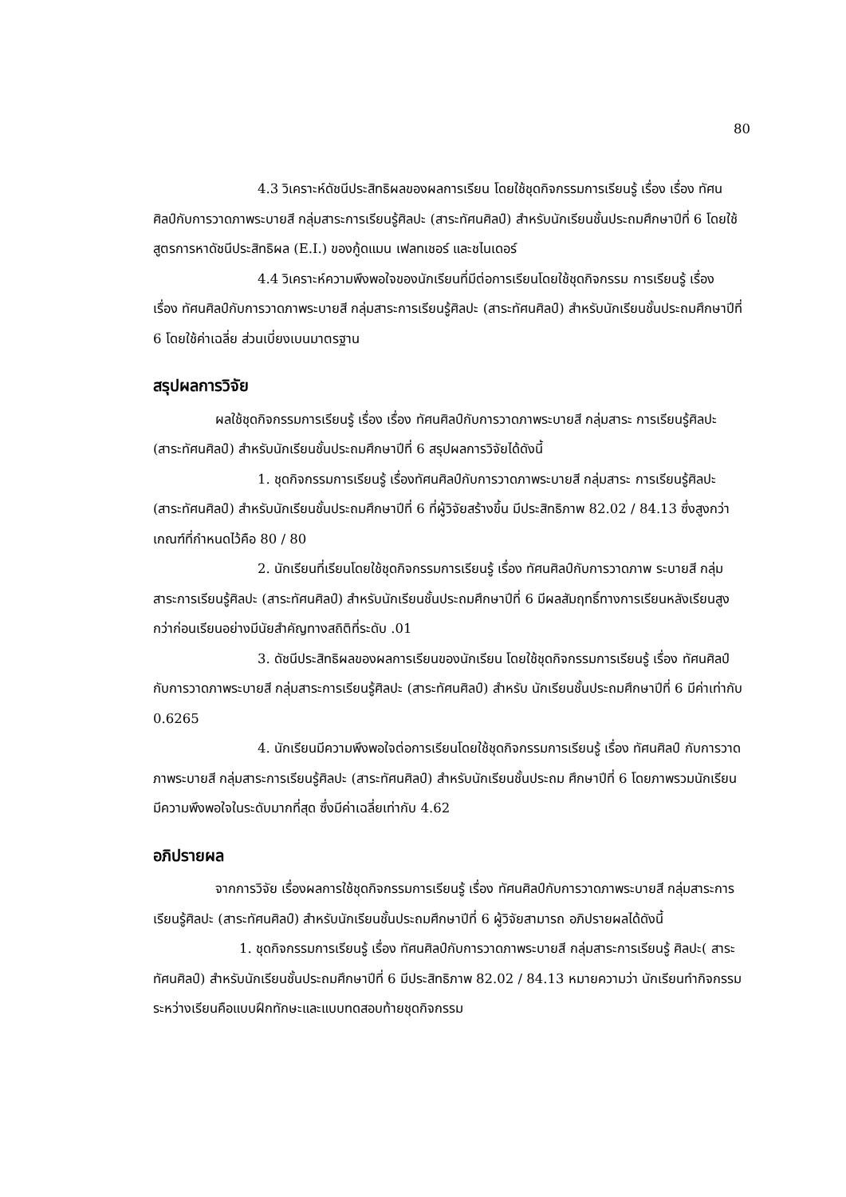80
4.3 วิเคราะห์ดัชนีประสิทธิผลของผลการเรียน โดยใช้ชุดกิจกรรมการเรียนรู้ เรื่อง เรื่อง ทัศนศิลป์กับการวาดภาพระบายสี กลุ่มสาระการเรียนรู้ศิลปะ (สาระทัศนศิลป์) สำหรับนักเรียนชั้นประถมศึกษาปีที่ 6 โดยใช้สูตรการหาดัชนีประสิทธิผล (E.I.) ของกู้ดแมน เฟลทเชอร์ และชไนเดอร์
4.4 วิเคราะห์ความพึงพอใจของนักเรียนที่มีต่อการเรียนโดยใช้ชุดกิจกรรม การเรียนรู้ เรื่อง เรื่อง ทัศนศิลป์กับการวาดภาพระบายสี กลุ่มสาระการเรียนรู้ศิลปะ (สาระทัศนศิลป์) สำหรับนักเรียนชั้นประถมศึกษาปีที่ 6 โดยใช้ค่าเฉลี่ย ส่วนเบี่ยงเบนมาตรฐาน
สรุปผลการวิจัย
ผลใช้ชุดกิจกรรมการเรียนรู้ เรื่อง เรื่อง ทัศนศิลป์กับการวาดภาพระบายสี กลุ่มสาระ การเรียนรู้ศิลปะ (สาระทัศนศิลป์) สำหรับนักเรียนชั้นประถมศึกษาปีที่ 6 สรุปผลการวิจัยได้ดังนี้
1. ชุดกิจกรรมการเรียนรู้ เรื่องทัศนศิลป์กับการวาดภาพระบายสี กลุ่มสาระ การเรียนรู้ศิลปะ (สาระทัศนศิลป์) สำหรับนักเรียนชั้นประถมศึกษาปีที่ 6 ที่ผู้วิจัยสร้างขึ้น มีประสิทธิภาพ 82.02 / 84.13 ซึ่งสูงกว่าเกณฑ์ที่กำหนดไว้คือ 80 / 80
2. นักเรียนที่เรียนโดยใช้ชุดกิจกรรมการเรียนรู้ เรื่อง ทัศนศิลป์กับการวาดภาพ ระบายสี กลุ่มสาระการเรียนรู้ศิลปะ (สาระทัศนศิลป์) สำหรับนักเรียนชั้นประถมศึกษาปีที่ 6 มีผลสัมฤทธิ์ทางการเรียนหลังเรียนสูงกว่าก่อนเรียนอย่างมีนัยสำคัญทางสถิติที่ระดับ .01
3. ดัชนีประสิทธิผลของผลการเรียนของนักเรียน โดยใช้ชุดกิจกรรมการเรียนรู้ เรื่อง ทัศนศิลป์กับการวาดภาพระบายสี กลุ่มสาระการเรียนรู้ศิลปะ (สาระทัศนศิลป์) สำหรับ นักเรียนชั้นประถมศึกษาปีที่ 6 มีค่าเท่ากับ 0.6265
4. นักเรียนมีความพึงพอใจต่อการเรียนโดยใช้ชุดกิจกรรมการเรียนรู้ เรื่อง ทัศนศิลป์ กับการวาดภาพระบายสี กลุ่มสาระการเรียนรู้ศิลปะ (สาระทัศนศิลป์) สำหรับนักเรียนชั้นประถม ศึกษาปีที่ 6 โดยภาพรวมนักเรียนมีความพึงพอใจในระดับมากที่สุด ซึ่งมีค่าเฉลี่ยเท่ากับ 4.62
อภิปรายผล
จากการวิจัย เรื่องผลการใช้ชุดกิจกรรมการเรียนรู้ เรื่อง ทัศนศิลป์กับการวาดภาพระบายสี กลุ่มสาระการเรียนรู้ศิลปะ (สาระทัศนศิลป์) สำหรับนักเรียนชั้นประถมศึกษาปีที่ 6 ผู้วิจัยสามารถ อภิปรายผลได้ดังนี้
1. ชุดกิจกรรมการเรียนรู้ เรื่อง ทัศนศิลป์กับการวาดภาพระบายสี กลุ่มสาระการเรียนรู้ ศิลปะ( สาระทัศนศิลป์) สำหรับนักเรียนชั้นประถมศึกษาปีที่ 6 มีประสิทธิภาพ 82.02 / 84.13 หมายความว่า นักเรียนทำกิจกรรมระหว่างเรียนคือแบบฝึกทักษะและแบบทดสอบท้ายชุดกิจกรรม